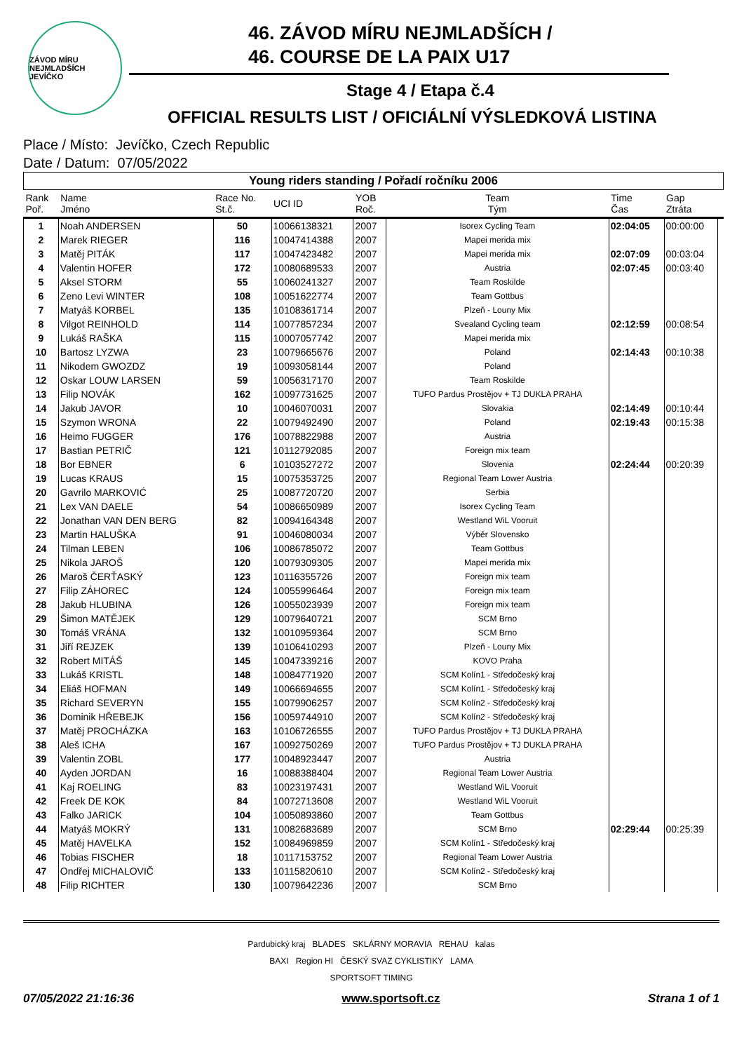ZÁVOD MÍRU NEJMLADŠÍCH JEVÍČKO
46. ZÁVOD MÍRU NEJMLADŠÍCH /
46. COURSE DE LA PAIX U17
Stage 4 / Etapa č.4
OFFICIAL RESULTS LIST / OFICIÁLNÍ VÝSLEDKOVÁ LISTINA
Place / Místo: Jevíčko, Czech Republic
Date / Datum: 07/05/2022
| Young riders standing / Pořadí ročníku 2006 | | | | | | | | |
| Rank Poř. | Name Jméno | Race No. St.č. | UCI ID | YOB Roč. | Team Tým | Time Čas | Gap Ztráta | |
| 1 | Noah ANDERSEN | 50 | 10066138321 | 2007 | Isorex Cycling Team | 02:04:05 | 00:00:00 | |
| 2 | Marek RIEGER | 116 | 10047414388 | 2007 | Mapei merida mix | | | |
| 3 | Matěj PITÁK | 117 | 10047423482 | 2007 | Mapei merida mix | 02:07:09 | 00:03:04 | |
| 4 | Valentin HOFER | 172 | 10080689533 | 2007 | Austria | 02:07:45 | 00:03:40 | |
| 5 | Aksel STORM | 55 | 10060241327 | 2007 | Team Roskilde | | | |
| 6 | Zeno Levi WINTER | 108 | 10051622774 | 2007 | Team Gottbus | | | |
| 7 | Matyáš KORBEL | 135 | 10108361714 | 2007 | Plzeň - Louny Mix | | | |
| 8 | Vilgot REINHOLD | 114 | 10077857234 | 2007 | Svealand Cycling team | 02:12:59 | 00:08:54 | |
| 9 | Lukáš RAŠKA | 115 | 10007057742 | 2007 | Mapei merida mix | | | |
| 10 | Bartosz LYZWA | 23 | 10079665676 | 2007 | Poland | 02:14:43 | 00:10:38 | |
| 11 | Nikodem GWOZDZ | 19 | 10093058144 | 2007 | Poland | | | |
| 12 | Oskar LOUW LARSEN | 59 | 10056317170 | 2007 | Team Roskilde | | | |
| 13 | Filip NOVÁK | 162 | 10097731625 | 2007 | TUFO Pardus Prostějov + TJ DUKLA PRAHA | | | |
| 14 | Jakub JAVOR | 10 | 10046070031 | 2007 | Slovakia | 02:14:49 | 00:10:44 | |
| 15 | Szymon WRONA | 22 | 10079492490 | 2007 | Poland | 02:19:43 | 00:15:38 | |
| 16 | Heimo FUGGER | 176 | 10078822988 | 2007 | Austria | | | |
| 17 | Bastian PETRIČ | 121 | 10112792085 | 2007 | Foreign mix team | | | |
| 18 | Bor EBNER | 6 | 10103527272 | 2007 | Slovenia | 02:24:44 | 00:20:39 | |
| 19 | Lucas KRAUS | 15 | 10075353725 | 2007 | Regional Team Lower Austria | | | |
| 20 | Gavrilo MARKOVIĆ | 25 | 10087720720 | 2007 | Serbia | | | |
| 21 | Lex VAN DAELE | 54 | 10086650989 | 2007 | Isorex Cycling Team | | | |
| 22 | Jonathan VAN DEN BERG | 82 | 10094164348 | 2007 | Westland WiL Vooruit | | | |
| 23 | Martin HALUŠKA | 91 | 10046080034 | 2007 | Výběr Slovensko | | | |
| 24 | Tilman LEBEN | 106 | 10086785072 | 2007 | Team Gottbus | | | |
| 25 | Nikola JAROŠ | 120 | 10079309305 | 2007 | Mapei merida mix | | | |
| 26 | Maroš ČERŤASKÝ | 123 | 10116355726 | 2007 | Foreign mix team | | | |
| 27 | Filip ZÁHOREC | 124 | 10055996464 | 2007 | Foreign mix team | | | |
| 28 | Jakub HLUBINA | 126 | 10055023939 | 2007 | Foreign mix team | | | |
| 29 | Šimon MATĚJEK | 129 | 10079640721 | 2007 | SCM Brno | | | |
| 30 | Tomáš VRÁNA | 132 | 10010959364 | 2007 | SCM Brno | | | |
| 31 | Jiří REJZEK | 139 | 10106410293 | 2007 | Plzeň - Louny Mix | | | |
| 32 | Robert MITÁŠ | 145 | 10047339216 | 2007 | KOVO Praha | | | |
| 33 | Lukáš KRISTL | 148 | 10084771920 | 2007 | SCM Kolín1 - Středočeský kraj | | | |
| 34 | Eliáš HOFMAN | 149 | 10066694655 | 2007 | SCM Kolín1 - Středočeský kraj | | | |
| 35 | Richard SEVERYN | 155 | 10079906257 | 2007 | SCM Kolín2 - Středočeský kraj | | | |
| 36 | Dominik HŘEBEJK | 156 | 10059744910 | 2007 | SCM Kolín2 - Středočeský kraj | | | |
| 37 | Matěj PROCHÁZKA | 163 | 10106726555 | 2007 | TUFO Pardus Prostějov + TJ DUKLA PRAHA | | | |
| 38 | Aleš ICHA | 167 | 10092750269 | 2007 | TUFO Pardus Prostějov + TJ DUKLA PRAHA | | | |
| 39 | Valentin ZOBL | 177 | 10048923447 | 2007 | Austria | | | |
| 40 | Ayden JORDAN | 16 | 10088388404 | 2007 | Regional Team Lower Austria | | | |
| 41 | Kaj ROELING | 83 | 10023197431 | 2007 | Westland WiL Vooruit | | | |
| 42 | Freek DE KOK | 84 | 10072713608 | 2007 | Westland WiL Vooruit | | | |
| 43 | Falko JARICK | 104 | 10050893860 | 2007 | Team Gottbus | | | |
| 44 | Matyáš MOKRÝ | 131 | 10082683689 | 2007 | SCM Brno | 02:29:44 | 00:25:39 | |
| 45 | Matěj HAVELKA | 152 | 10084969859 | 2007 | SCM Kolín1 - Středočeský kraj | | | |
| 46 | Tobias FISCHER | 18 | 10117153752 | 2007 | Regional Team Lower Austria | | | |
| 47 | Ondřej MICHALOVIČ | 133 | 10115820610 | 2007 | SCM Kolín2 - Středočeský kraj | | | |
| 48 | Filip RICHTER | 130 | 10079642236 | 2007 | SCM Brno | | | |
Pardubický kraj BLADES SKLÁRNY MORAVIA REHAU kalas
BAXI Region HI ČESKÝ SVAZ CYKLISTIKY LAMA
SPORTSOFT TIMING
07/05/2022 21:16:36 www.sportsoft.cz Strana 1 of 1